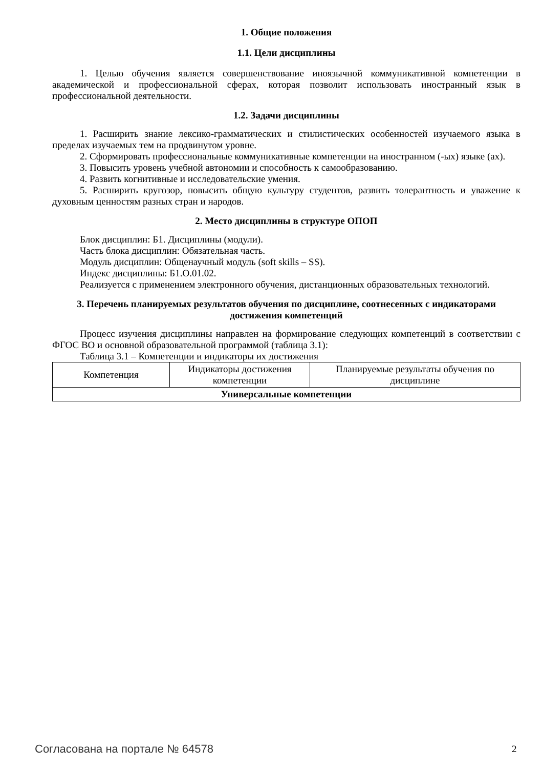1. Общие положения
1.1. Цели дисциплины
1. Целью обучения является совершенствование иноязычной коммуникативной компетенции в академической и профессиональной сферах, которая позволит использовать иностранный язык в профессиональной деятельности.
1.2. Задачи дисциплины
1. Расширить знание лексико-грамматических и стилистических особенностей изучаемого языка в пределах изучаемых тем на продвинутом уровне.
2. Сформировать профессиональные коммуникативные компетенции на иностранном (-ых) языке (ах).
3. Повысить уровень учебной автономии и способность к самообразованию.
4. Развить когнитивные и исследовательские умения.
5. Расширить кругозор, повысить общую культуру студентов, развить толерантность и уважение к духовным ценностям разных стран и народов.
2. Место дисциплины в структуре ОПОП
Блок дисциплин: Б1. Дисциплины (модули).
Часть блока дисциплин: Обязательная часть.
Модуль дисциплин: Общенаучный модуль (soft skills – SS).
Индекс дисциплины: Б1.О.01.02.
Реализуется с применением электронного обучения, дистанционных образовательных технологий.
3. Перечень планируемых результатов обучения по дисциплине, соотнесенных с индикаторами достижения компетенций
Процесс изучения дисциплины направлен на формирование следующих компетенций в соответствии с ФГОС ВО и основной образовательной программой (таблица 3.1):
Таблица 3.1 – Компетенции и индикаторы их достижения
| Компетенция | Индикаторы достижения компетенции | Планируемые результаты обучения по дисциплине |
| --- | --- | --- |
| Универсальные компетенции | | |
Согласована на портале № 64578 2